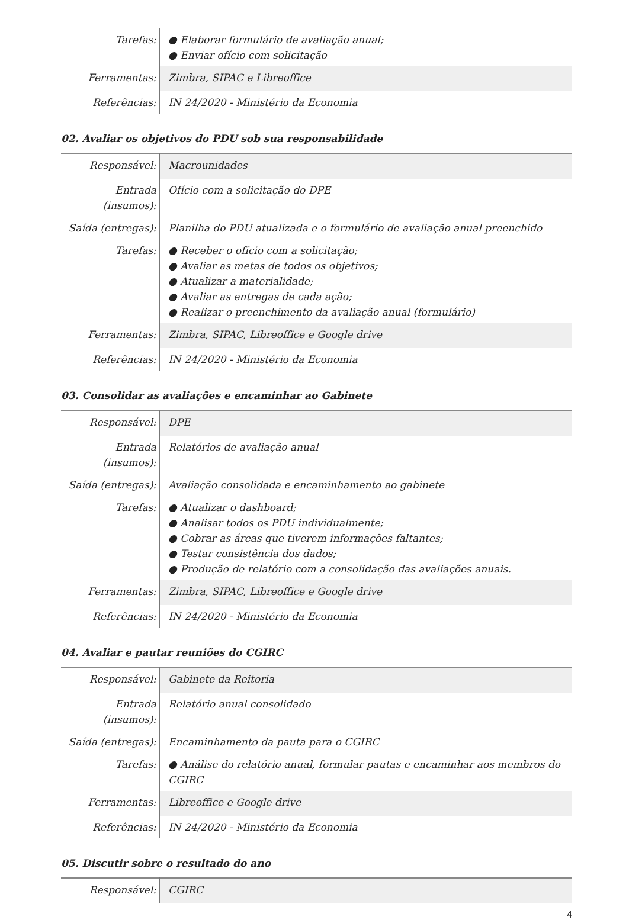| Tarefas: | ● Elaborar formulário de avaliação anual; ● Enviar ofício com solicitação |
| Ferramentas: | Zimbra, SIPAC e Libreoffice |
| Referências: | IN 24/2020 - Ministério da Economia |
02. Avaliar os objetivos do PDU sob sua responsabilidade
| Responsável: | Macrounidades |
| Entrada (insumos): | Ofício com a solicitação do DPE |
| Saída (entregas): | Planilha do PDU atualizada e o formulário de avaliação anual preenchido |
| Tarefas: | ● Receber o ofício com a solicitação; ● Avaliar as metas de todos os objetivos; ● Atualizar a materialidade; ● Avaliar as entregas de cada ação; ● Realizar o preenchimento da avaliação anual (formulário) |
| Ferramentas: | Zimbra, SIPAC, Libreoffice e Google drive |
| Referências: | IN 24/2020 - Ministério da Economia |
03. Consolidar as avaliações e encaminhar ao Gabinete
| Responsável: | DPE |
| Entrada (insumos): | Relatórios de avaliação anual |
| Saída (entregas): | Avaliação consolidada e encaminhamento ao gabinete |
| Tarefas: | ● Atualizar o dashboard; ● Analisar todos os PDU individualmente; ● Cobrar as áreas que tiverem informações faltantes; ● Testar consistência dos dados; ● Produção de relatório com a consolidação das avaliações anuais. |
| Ferramentas: | Zimbra, SIPAC, Libreoffice e Google drive |
| Referências: | IN 24/2020 - Ministério da Economia |
04. Avaliar e pautar reuniões do CGIRC
| Responsável: | Gabinete da Reitoria |
| Entrada (insumos): | Relatório anual consolidado |
| Saída (entregas): | Encaminhamento da pauta para o CGIRC |
| Tarefas: | ● Análise do relatório anual, formular pautas e encaminhar aos membros do CGIRC |
| Ferramentas: | Libreoffice e Google drive |
| Referências: | IN 24/2020 - Ministério da Economia |
05. Discutir sobre o resultado do ano
| Responsável: | CGIRC |
4